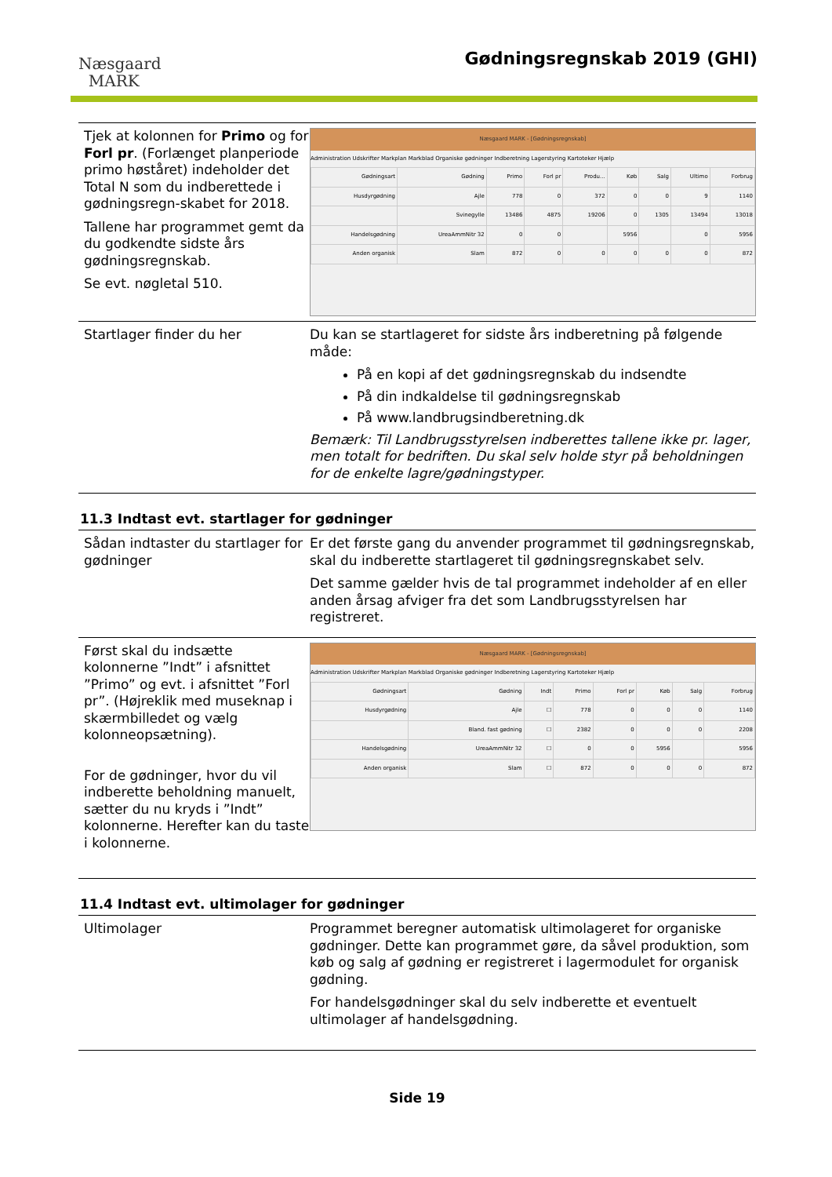Næsgaard
MARK
Gødningsregnskab 2019 (GHI)
Tjek at kolonnen for Primo og for Forl pr. (Forlænget planperiode primo høståret) indeholder det Total N som du indberettede i gødningsregn-skabet for 2018.
Tallene har programmet gemt da du godkendte sidste års gødningsregnskab.
Se evt. nøgletal 510.
Næsgaard MARK - [Gødningsregnskab]
Administration Udskrifter Markplan Markblad Organiske gødninger Indberetning Lagerstyring Kartoteker Hjælp
| Gødningsart | Gødning | Primo | Forl pr | Produ... | Køb | Salg | Ultimo | Forbrug |
| Husdyrgødning | Ajle | 778 | 0 | 372 | 0 | 0 | 9 | 1140 |
| | Svinegylle | 13486 | 4875 | 19206 | 0 | 1305 | 13494 | 13018 |
| Handelsgødning | UreaAmmNitr 32 | 0 | 0 | | 5956 | | 0 | 5956 |
| Anden organisk | Slam | 872 | 0 | 0 | 0 | 0 | 0 | 872 |
Startlager finder du her Du kan se startlageret for sidste års indberetning på følgende måde:
På en kopi af det gødningsregnskab du indsendte
På din indkaldelse til gødningsregnskab
På www.landbrugsindberetning.dk
Bemærk: Til Landbrugsstyrelsen indberettes tallene ikke pr. lager, men totalt for bedriften. Du skal selv holde styr på beholdningen for de enkelte lagre/gødningstyper.
11.3 Indtast evt. startlager for gødninger
Sådan indtaster du startlager for gødninger
Er det første gang du anvender programmet til gødningsregnskab, skal du indberette startlageret til gødningsregnskabet selv.
Det samme gælder hvis de tal programmet indeholder af en eller anden årsag afviger fra det som Landbrugsstyrelsen har registreret.
Først skal du indsætte kolonnerne ”Indt” i afsnittet ”Primo” og evt. i afsnittet ”Forl pr”. (Højreklik med museknap i skærmbilledet og vælg kolonneopsætning).
For de gødninger, hvor du vil indberette beholdning manuelt, sætter du nu kryds i ”Indt” kolonnerne. Herefter kan du taste i kolonnerne.
Næsgaard MARK - [Gødningsregnskab]
Administration Udskrifter Markplan Markblad Organiske gødninger Indberetning Lagerstyring Kartoteker Hjælp
| Gødningsart | Gødning | Indt | Primo | Forl pr | Køb | Salg | Forbrug |
| Husdyrgødning | Ajle | ☐ | 778 | 0 | 0 | 0 | 1140 |
| | Bland. fast gødning | ☐ | 2382 | 0 | 0 | 0 | 2208 |
| Handelsgødning | UreaAmmNitr 32 | ☐ | 0 | 0 | 5956 | | 5956 |
| Anden organisk | Slam | ☐ | 872 | 0 | 0 | 0 | 872 |
11.4 Indtast evt. ultimolager for gødninger
Ultimolager Programmet beregner automatisk ultimolageret for organiske gødninger. Dette kan programmet gøre, da såvel produktion, som køb og salg af gødning er registreret i lagermodulet for organisk gødning.
For handelsgødninger skal du selv indberette et eventuelt ultimolager af handelsgødning.
Side 19